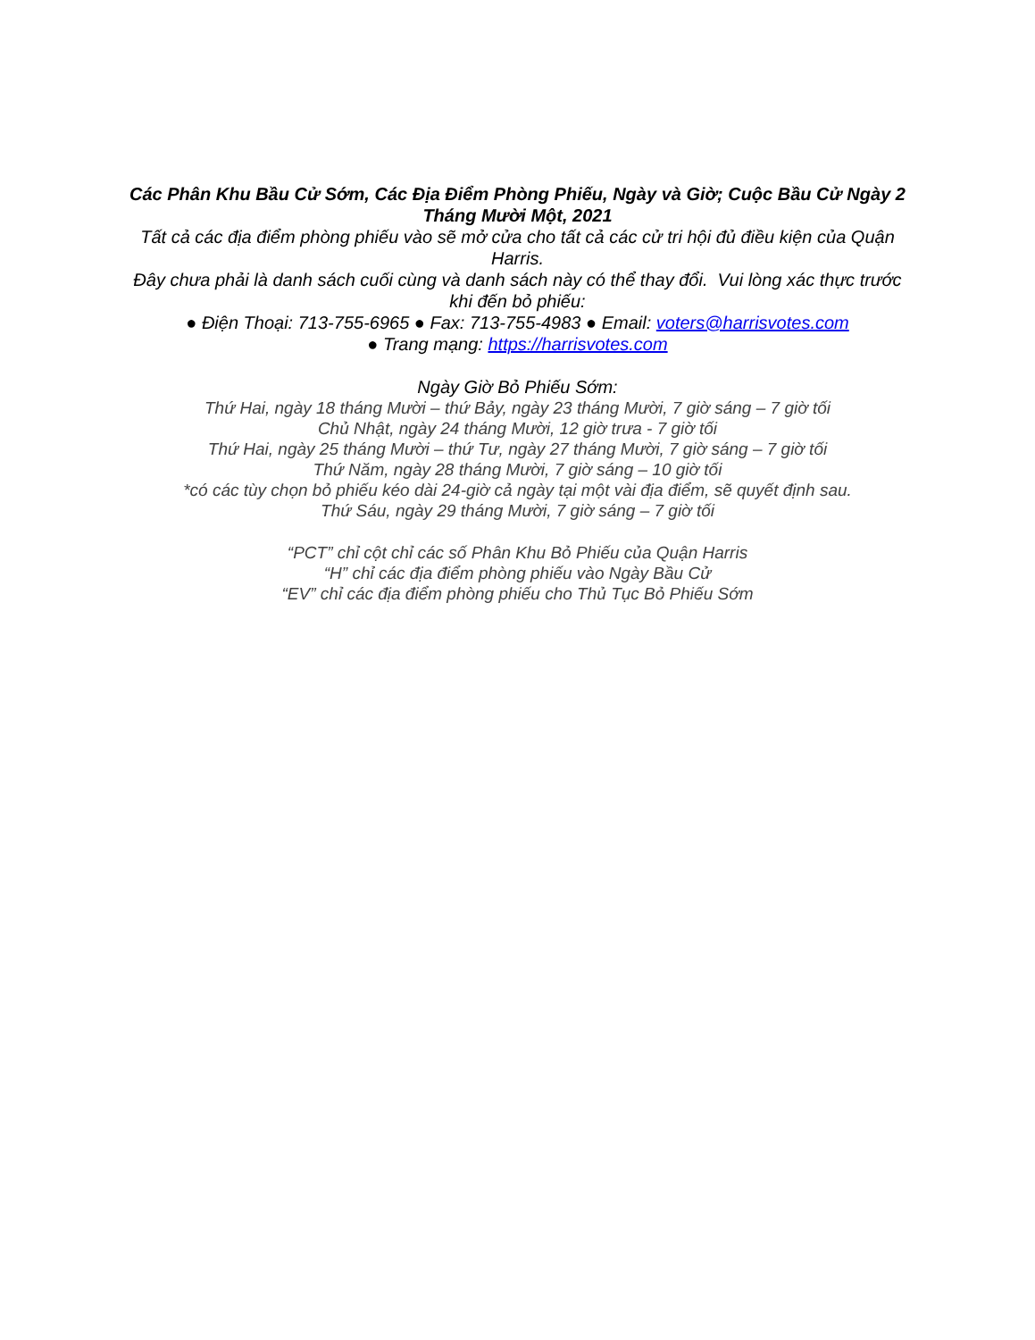Các Phân Khu Bầu Cử Sớm, Các Địa Điểm Phòng Phiếu, Ngày và Giờ; Cuộc Bầu Cử Ngày 2 Tháng Mười Một, 2021
Tất cả các địa điểm phòng phiếu vào sẽ mở cửa cho tất cả các cử tri hội đủ điều kiện của Quận Harris.
Đây chưa phải là danh sách cuối cùng và danh sách này có thể thay đổi. Vui lòng xác thực trước khi đến bỏ phiếu:
● Điện Thoại: 713-755-6965 ● Fax: 713-755-4983 ● Email: voters@harrisvotes.com
● Trang mạng: https://harrisvotes.com
Ngày Giờ Bỏ Phiếu Sớm:
Thứ Hai, ngày 18 tháng Mười – thứ Bảy, ngày 23 tháng Mười, 7 giờ sáng – 7 giờ tối
Chủ Nhật, ngày 24 tháng Mười, 12 giờ trưa - 7 giờ tối
Thứ Hai, ngày 25 tháng Mười – thứ Tư, ngày 27 tháng Mười, 7 giờ sáng – 7 giờ tối
Thứ Năm, ngày 28 tháng Mười, 7 giờ sáng – 10 giờ tối
*có các tùy chọn bỏ phiếu kéo dài 24-giờ cả ngày tại một vài địa điểm, sẽ quyết định sau.
Thứ Sáu, ngày 29 tháng Mười, 7 giờ sáng – 7 giờ tối
“PCT” chỉ cột chỉ các số Phân Khu Bỏ Phiếu của Quận Harris
“H” chỉ các địa điểm phòng phiếu vào Ngày Bầu Cử
“EV” chỉ các địa điểm phòng phiếu cho Thủ Tục Bỏ Phiếu Sớm